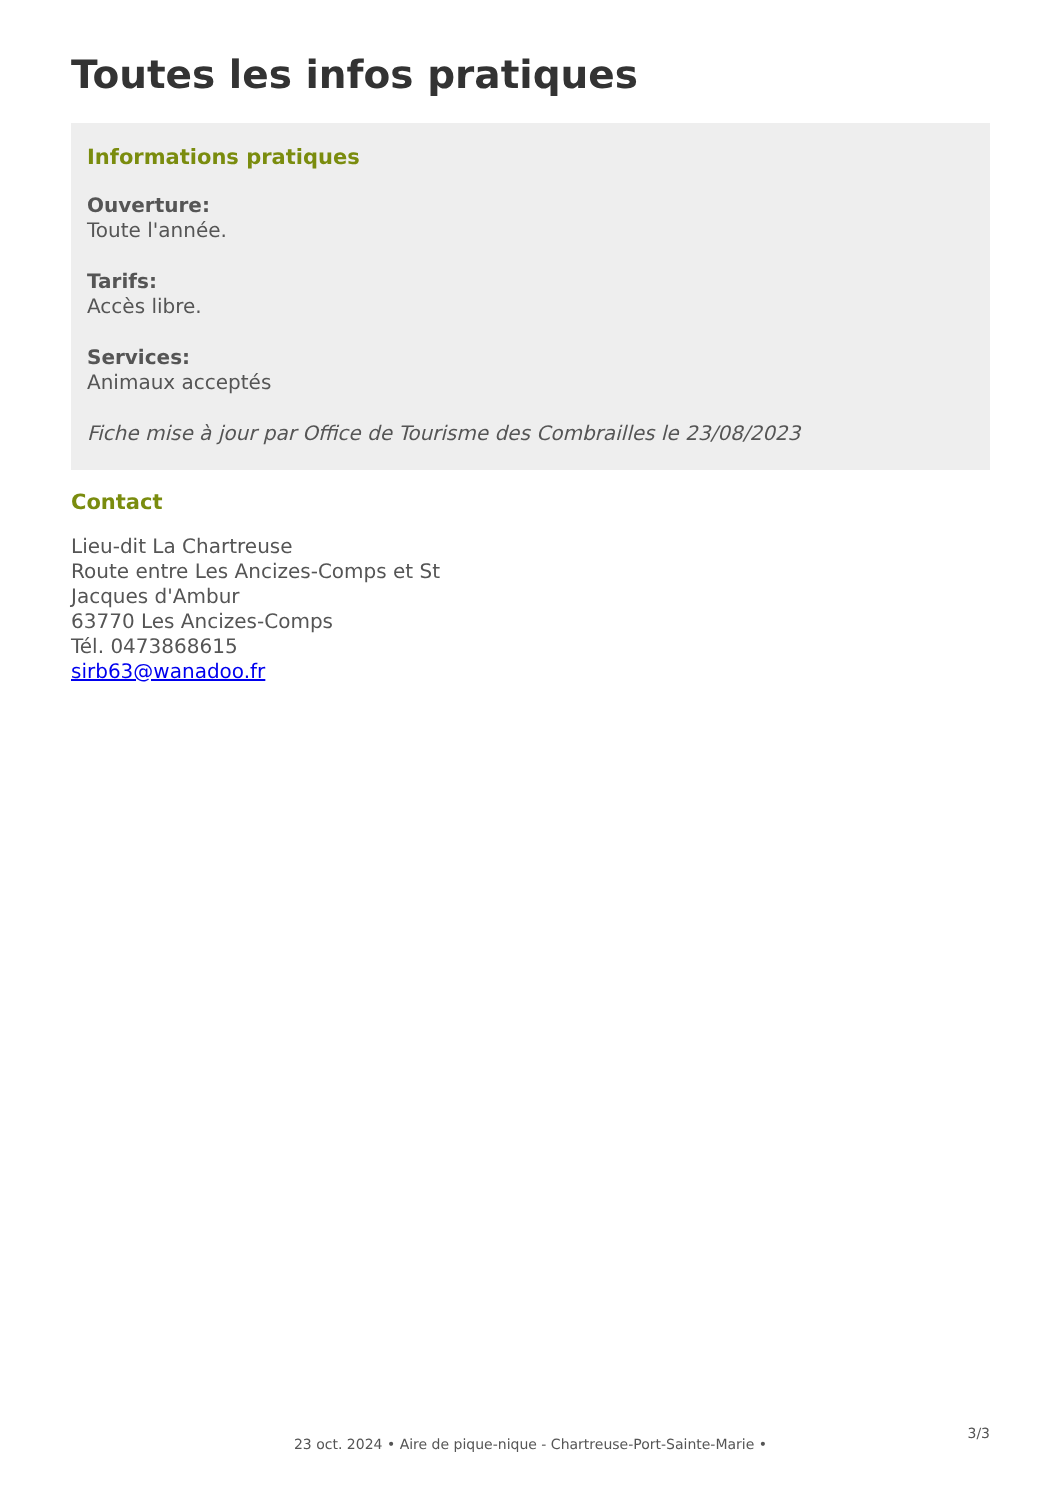Toutes les infos pratiques
Informations pratiques
Ouverture:
Toute l'année.
Tarifs:
Accès libre.
Services:
Animaux acceptés
Fiche mise à jour par Office de Tourisme des Combrailles le 23/08/2023
Contact
Lieu-dit La Chartreuse
Route entre Les Ancizes-Comps et St
Jacques d'Ambur
63770 Les Ancizes-Comps
Tél. 0473868615
sirb63@wanadoo.fr
3/3
23 oct. 2024 • Aire de pique-nique - Chartreuse-Port-Sainte-Marie •